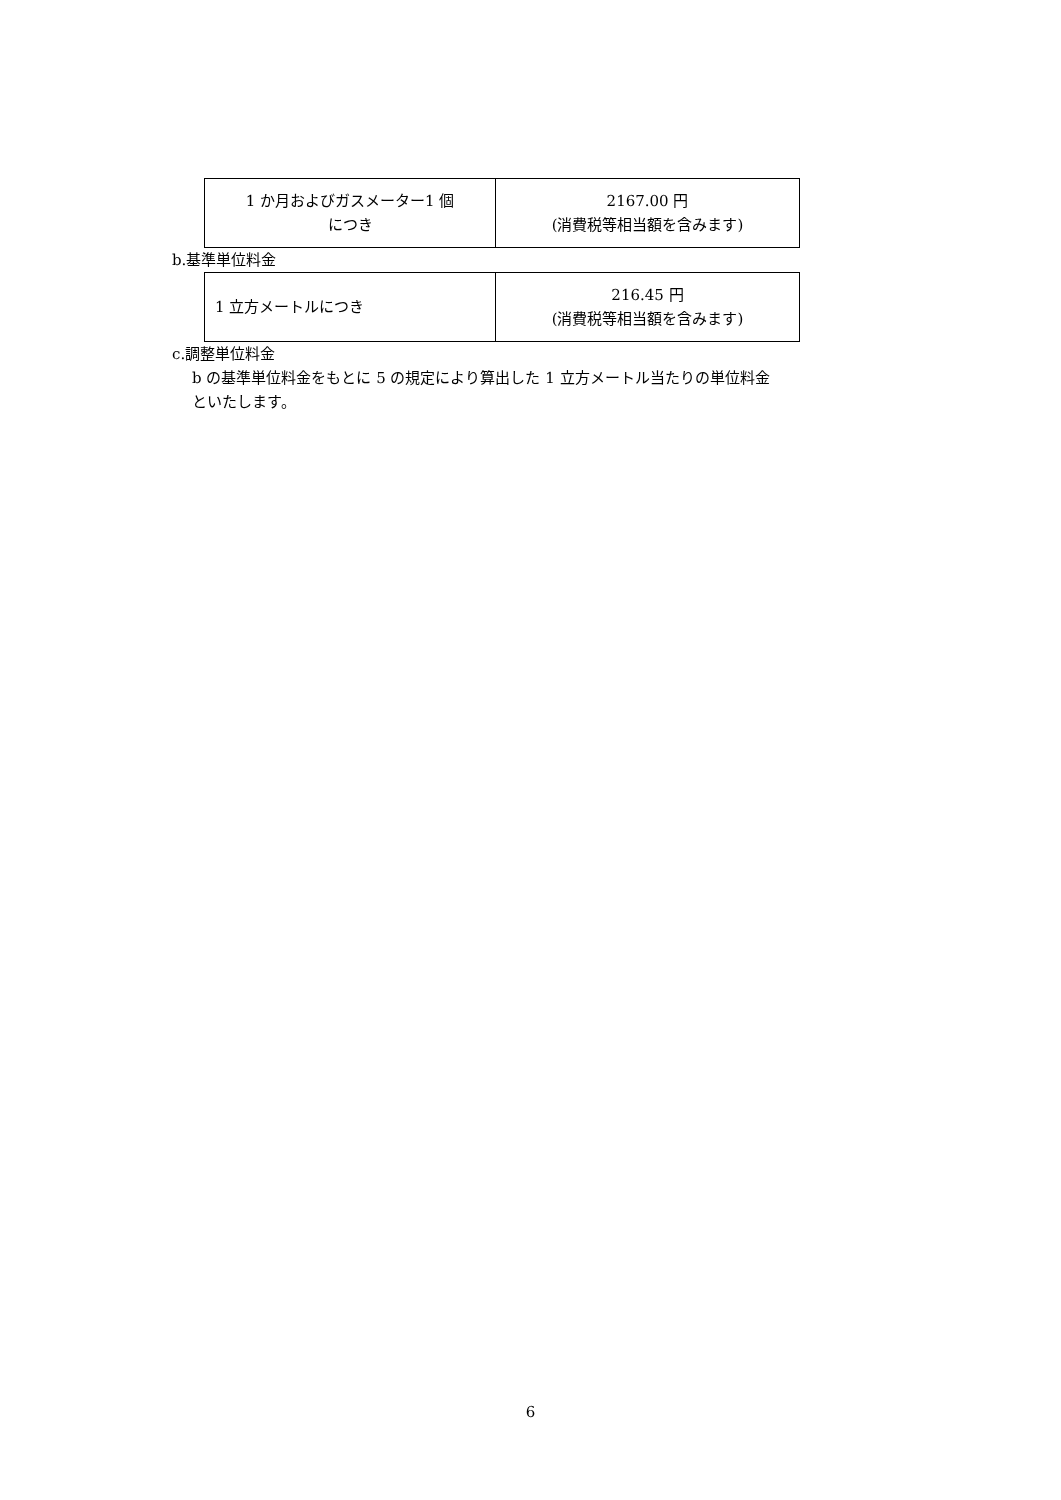| 1 か月およびガスメーター1 個 につき | 2167.00 円 (消費税等相当額を含みます) |
b.基準単位料金
| 1 立方メートルにつき | 216.45 円 (消費税等相当額を含みます) |
c.調整単位料金
b の基準単位料金をもとに 5 の規定により算出した 1 立方メートル当たりの単位料金
といたします。
6